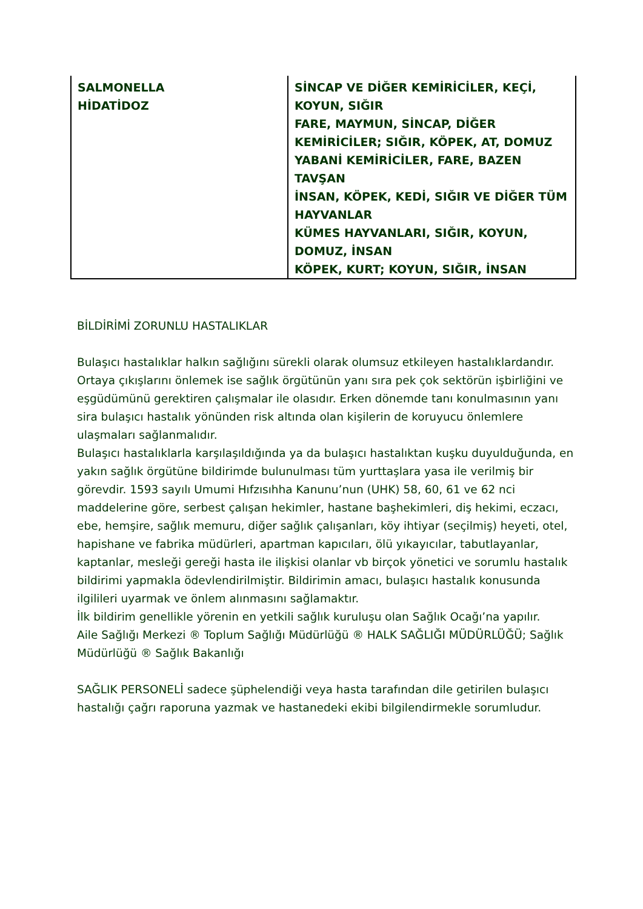| SALMONELLA HİDATİDOZ | SİNCAP VE DİĞER KEMİRİCİLER, KEÇİ, KOYUN, SIĞIR FARE, MAYMUN, SİNCAP, DİĞER KEMİRİCİLER; SIĞIR, KÖPEK, AT, DOMUZ YABANİ KEMİRİCİLER, FARE, BAZEN TAVŞAN İNSAN, KÖPEK, KEDİ, SIĞIR VE DİĞER TÜM HAYVANLAR KÜMES HAYVANLARI, SIĞIR, KOYUN, DOMUZ, İNSAN KÖPEK, KURT; KOYUN, SIĞIR, İNSAN |
BİLDİRİMİ ZORUNLU HASTALIKLAR
Bulaşıcı hastalıklar halkın sağlığını sürekli olarak olumsuz etkileyen hastalıklardandır. Ortaya çıkışlarını önlemek ise sağlık örgütünün yanı sıra pek çok sektörün işbirliğini ve eşgüdümünü gerektiren çalışmalar ile olasıdır. Erken dönemde tanı konulmasının yanı sira bulaşıcı hastalık yönünden risk altında olan kişilerin de koruyucu önlemlere ulaşmaları sağlanmalıdır.
Bulaşıcı hastalıklarla karşılaşıldığında ya da bulaşıcı hastalıktan kuşku duyulduğunda, en yakın sağlık örgütüne bildirimde bulunulması tüm yurttaşlara yasa ile verilmiş bir görevdir. 1593 sayılı Umumi Hıfzısıhha Kanunu’nun (UHK) 58, 60, 61 ve 62 nci maddelerine göre, serbest çalışan hekimler, hastane başhekimleri, diş hekimi, eczacı, ebe, hemşire, sağlık memuru, diğer sağlık çalışanları, köy ihtiyar (seçilmiş) heyeti, otel, hapishane ve fabrika müdürleri, apartman kapıcıları, ölü yıkayıcılar, tabutlayanlar, kaptanlar, mesleği gereği hasta ile ilişkisi olanlar vb birçok yönetici ve sorumlu hastalık bildirimi yapmakla ödevlendirilmiştir. Bildirimin amacı, bulaşıcı hastalık konusunda ilgilileri uyarmak ve önlem alınmasını sağlamaktır.
İlk bildirim genellikle yörenin en yetkili sağlık kuruluşu olan Sağlık Ocağı’na yapılır.
Aile Sağlığı Merkezi ® Toplum Sağlığı Müdürlüğü ® HALK SAĞLIĞI MÜDÜRLÜĞÜ; Sağlık Müdürlüğü ® Sağlık Bakanlığı
SAĞLIK PERSONELİ sadece şüphelendiği veya hasta tarafından dile getirilen bulaşıcı hastalığı çağrı raporuna yazmak ve hastanedeki ekibi bilgilendirmekle sorumludur.